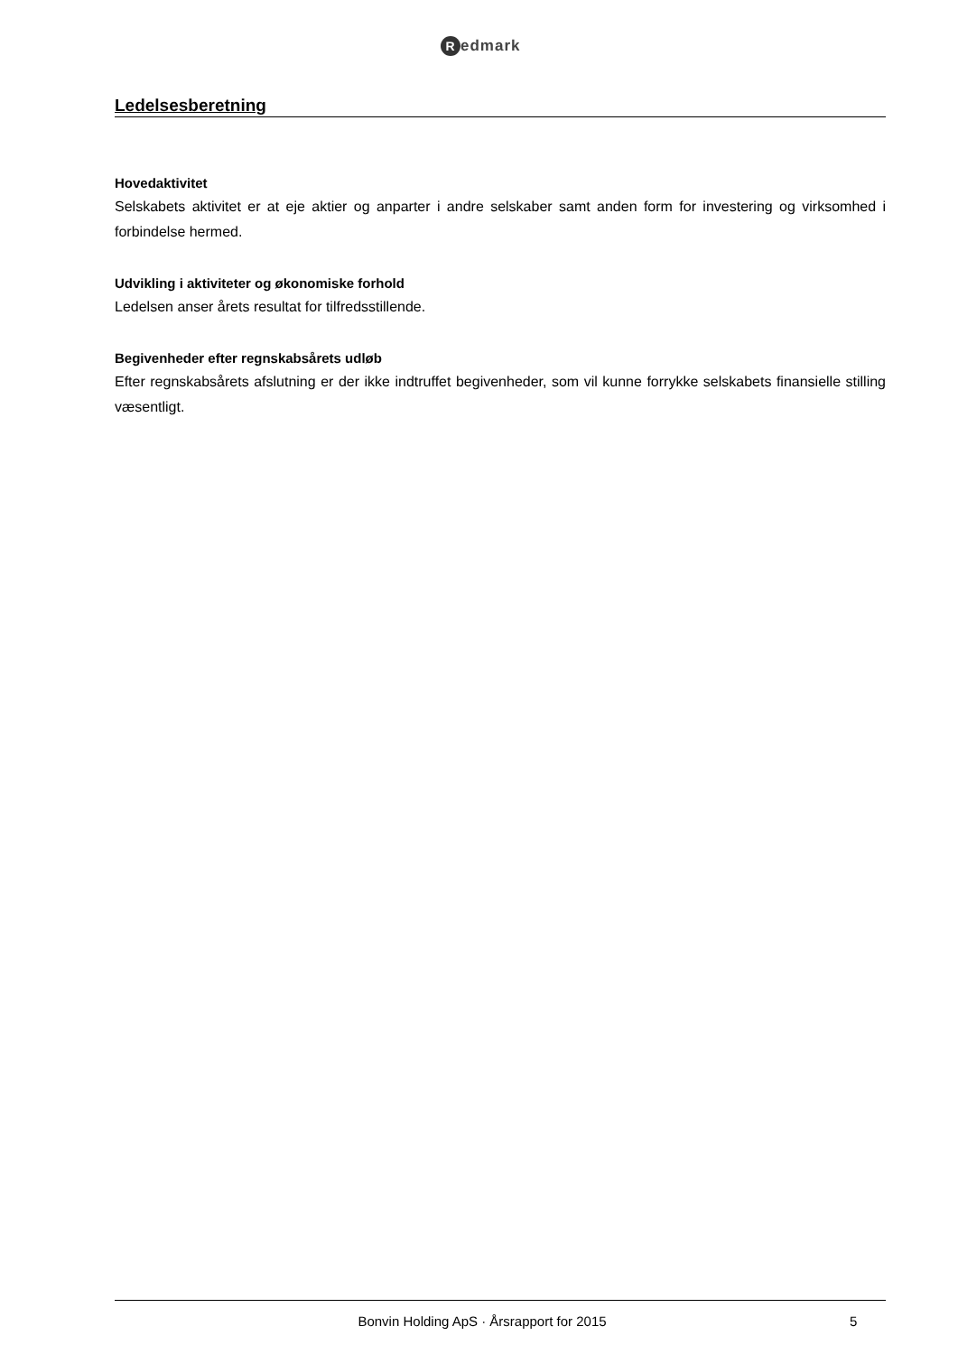Redmark
Ledelsesberetning
Hovedaktivitet
Selskabets aktivitet er at eje aktier og anparter i andre selskaber samt anden form for investering og virksomhed i forbindelse hermed.
Udvikling i aktiviteter og økonomiske forhold
Ledelsen anser årets resultat for tilfredsstillende.
Begivenheder efter regnskabsårets udløb
Efter regnskabsårets afslutning er der ikke indtruffet begivenheder, som vil kunne forrykke selskabets finansielle stilling væsentligt.
Bonvin Holding ApS · Årsrapport for 2015
5